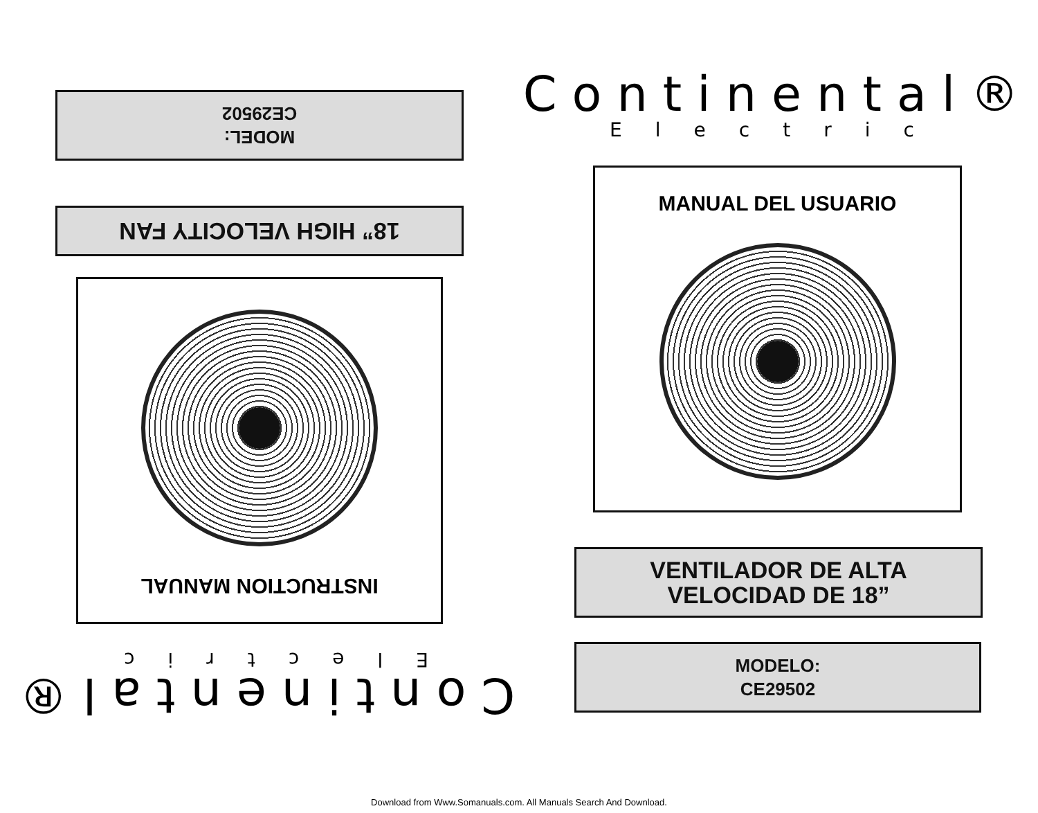Continental®
Electric
MANUAL DEL USUARIO
VENTILADOR DE ALTA
VELOCIDAD DE 18”
MODELO:
CE29502
Continental®
Electric
INSTRUCTION MANUAL
18” HIGH VELOCITY FAN
MODEL:
CE29502
Download from Www.Somanuals.com. All Manuals Search And Download.